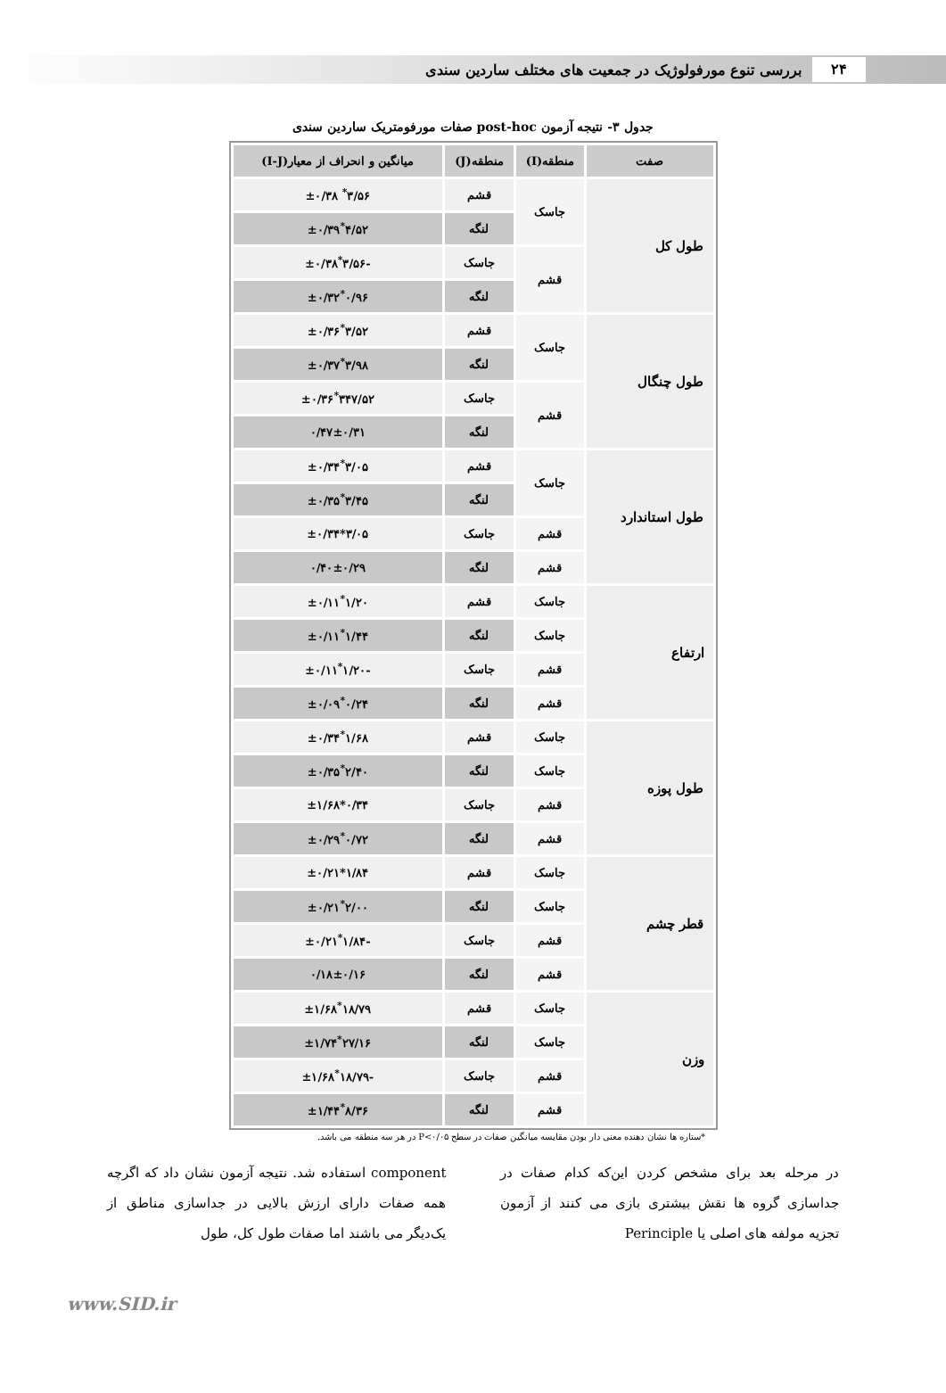۲۴ بررسی تنوع مورفولوژیک در جمعیت های مختلف ساردین سندی
جدول ۳- نتیجه آزمون post-hoc صفات مورفومتریک ساردین سندی
| صفت | منطقه(I) | منطقه(J) | میانگین و انحراف از معیار(I-J) |
| --- | --- | --- | --- |
| طول کل | جاسک | قشم | ۳/۵۶<sup>*</sup> ±۰/۳۸ |
| | | لنگه | ۴/۵۲<sup>*</sup>±۰/۳۹ |
| | قشم | جاسک | -۳/۵۶<sup>*</sup>±۰/۳۸ |
| | | لنگه | ۰/۹۶<sup>*</sup>±۰/۳۲ |
| طول چنگال | جاسک | قشم | ۳/۵۲<sup>*</sup>±۰/۳۶ |
| | | لنگه | ۳/۹۸<sup>*</sup>±۰/۳۷ |
| | قشم | جاسک | ۳۴۷/۵۲<sup>*</sup>±۰/۳۶ |
| | | لنگه | ۰/۴۷±۰/۳۱ |
| طول استاندارد | جاسک | قشم | ۳/۰۵<sup>*</sup>±۰/۳۴ |
| | | لنگه | ۳/۴۵<sup>*</sup>±۰/۳۵ |
| | قشم | جاسک | ۳/۰۵*±۰/۳۴ |
| | قشم | لنگه | ۰/۴۰±۰/۲۹ |
| ارتفاع | جاسک | قشم | ۱/۲۰<sup>*</sup>±۰/۱۱ |
| | جاسک | لنگه | ۱/۴۴<sup>*</sup>±۰/۱۱ |
| | قشم | جاسک | -۱/۲۰<sup>*</sup>±۰/۱۱ |
| | قشم | لنگه | ۰/۲۴<sup>*</sup>±۰/۰۹ |
| طول پوزه | جاسک | قشم | ۱/۶۸<sup>*</sup>±۰/۳۴ |
| | جاسک | لنگه | ۲/۴۰<sup>*</sup>±۰/۳۵ |
| | قشم | جاسک | ۰/۳۴*±۱/۶۸ |
| | قشم | لنگه | ۰/۷۲<sup>*</sup>±۰/۲۹ |
| قطر چشم | جاسک | قشم | ۱/۸۴*±۰/۲۱ |
| | جاسک | لنگه | ۲/۰۰<sup>*</sup>±۰/۲۱ |
| | قشم | جاسک | -۱/۸۴<sup>*</sup>±۰/۲۱ |
| | قشم | لنگه | ۰/۱۸±۰/۱۶ |
| وزن | جاسک | قشم | ۱۸/۷۹<sup>*</sup>±۱/۶۸ |
| | جاسک | لنگه | ۲۷/۱۶<sup>*</sup>±۱/۷۴ |
| | قشم | جاسک | -۱۸/۷۹<sup>*</sup>±۱/۶۸ |
| | قشم | لنگه | ۸/۳۶<sup>*</sup>±۱/۴۴ |
*ستاره ها نشان دهنده معنی دار بودن مقایسه میانگین صفات در سطح P<۰/۰۵ در هر سه منطقه می باشد.
در مرحله بعد برای مشخص کردن این‌که کدام صفات در جداسازی گروه ها نقش بیشتری بازی می کنند از آزمون تجزیه مولفه های اصلی یا Perinciple
component استفاده شد. نتیجه آزمون نشان داد که اگرچه همه صفات دارای ارزش بالایی در جداسازی مناطق از یک‌دیگر می باشند اما صفات طول کل، طول
www.SID.ir